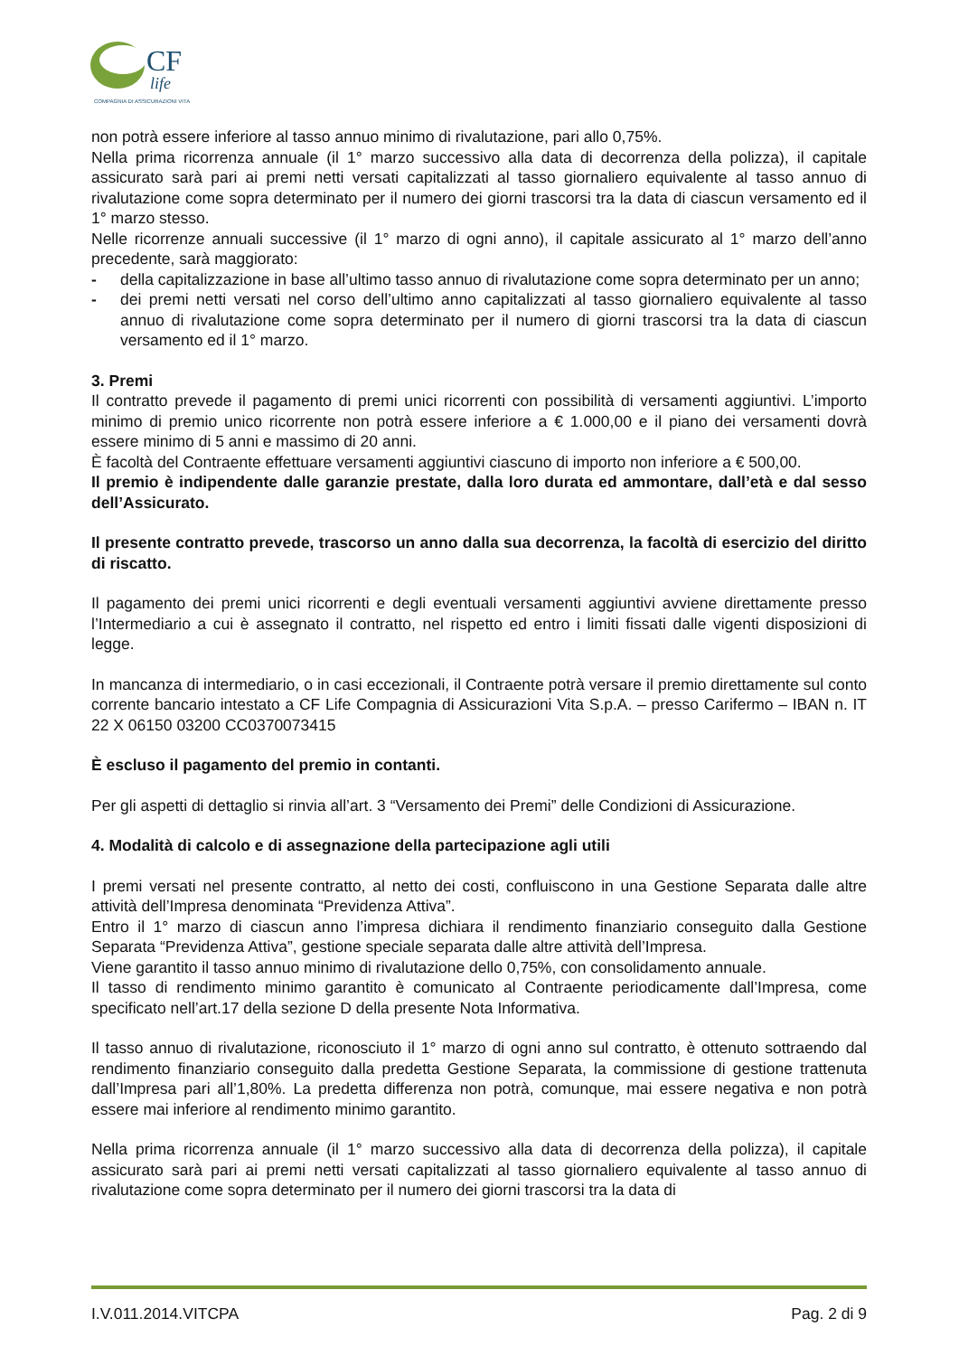CF
life
COMPAGNIA DI ASSICURAZIONI VITA
non potrà essere inferiore al tasso annuo minimo di rivalutazione, pari allo 0,75%.
Nella prima ricorrenza annuale (il 1° marzo successivo alla data di decorrenza della polizza), il capitale assicurato sarà pari ai premi netti versati capitalizzati al tasso giornaliero equivalente al tasso annuo di rivalutazione come sopra determinato per il numero dei giorni trascorsi tra la data di ciascun versamento ed il 1° marzo stesso.
Nelle ricorrenze annuali successive (il 1° marzo di ogni anno), il capitale assicurato al 1° marzo dell’anno precedente, sarà maggiorato:
- della capitalizzazione in base all’ultimo tasso annuo di rivalutazione come sopra determinato per un anno;
- dei premi netti versati nel corso dell’ultimo anno capitalizzati al tasso giornaliero equivalente al tasso annuo di rivalutazione come sopra determinato per il numero di giorni trascorsi tra la data di ciascun versamento ed il 1° marzo.
3. Premi
Il contratto prevede il pagamento di premi unici ricorrenti con possibilità di versamenti aggiuntivi. L’importo minimo di premio unico ricorrente non potrà essere inferiore a € 1.000,00 e il piano dei versamenti dovrà essere minimo di 5 anni e massimo di 20 anni.
È facoltà del Contraente effettuare versamenti aggiuntivi ciascuno di importo non inferiore a € 500,00.
Il premio è indipendente dalle garanzie prestate, dalla loro durata ed ammontare, dall’età e dal sesso dell’Assicurato.
Il presente contratto prevede, trascorso un anno dalla sua decorrenza, la facoltà di esercizio del diritto di riscatto.
Il pagamento dei premi unici ricorrenti e degli eventuali versamenti aggiuntivi avviene direttamente presso l’Intermediario a cui è assegnato il contratto, nel rispetto ed entro i limiti fissati dalle vigenti disposizioni di legge.
In mancanza di intermediario, o in casi eccezionali, il Contraente potrà versare il premio direttamente sul conto corrente bancario intestato a CF Life Compagnia di Assicurazioni Vita S.p.A. – presso Carifermo – IBAN n. IT 22 X 06150 03200 CC0370073415
È escluso il pagamento del premio in contanti.
Per gli aspetti di dettaglio si rinvia all’art. 3 “Versamento dei Premi” delle Condizioni di Assicurazione.
4. Modalità di calcolo e di assegnazione della partecipazione agli utili
I premi versati nel presente contratto, al netto dei costi, confluiscono in una Gestione Separata dalle altre attività dell’Impresa denominata “Previdenza Attiva”.
Entro il 1° marzo di ciascun anno l’impresa dichiara il rendimento finanziario conseguito dalla Gestione Separata “Previdenza Attiva”, gestione speciale separata dalle altre attività dell’Impresa.
Viene garantito il tasso annuo minimo di rivalutazione dello 0,75%, con consolidamento annuale.
Il tasso di rendimento minimo garantito è comunicato al Contraente periodicamente dall’Impresa, come specificato nell’art.17 della sezione D della presente Nota Informativa.
Il tasso annuo di rivalutazione, riconosciuto il 1° marzo di ogni anno sul contratto, è ottenuto sottraendo dal rendimento finanziario conseguito dalla predetta Gestione Separata, la commissione di gestione trattenuta dall’Impresa pari all’1,80%. La predetta differenza non potrà, comunque, mai essere negativa e non potrà essere mai inferiore al rendimento minimo garantito.
Nella prima ricorrenza annuale (il 1° marzo successivo alla data di decorrenza della polizza), il capitale assicurato sarà pari ai premi netti versati capitalizzati al tasso giornaliero equivalente al tasso annuo di rivalutazione come sopra determinato per il numero dei giorni trascorsi tra la data di
I.V.011.2014.VITCPA Pag. 2 di 9